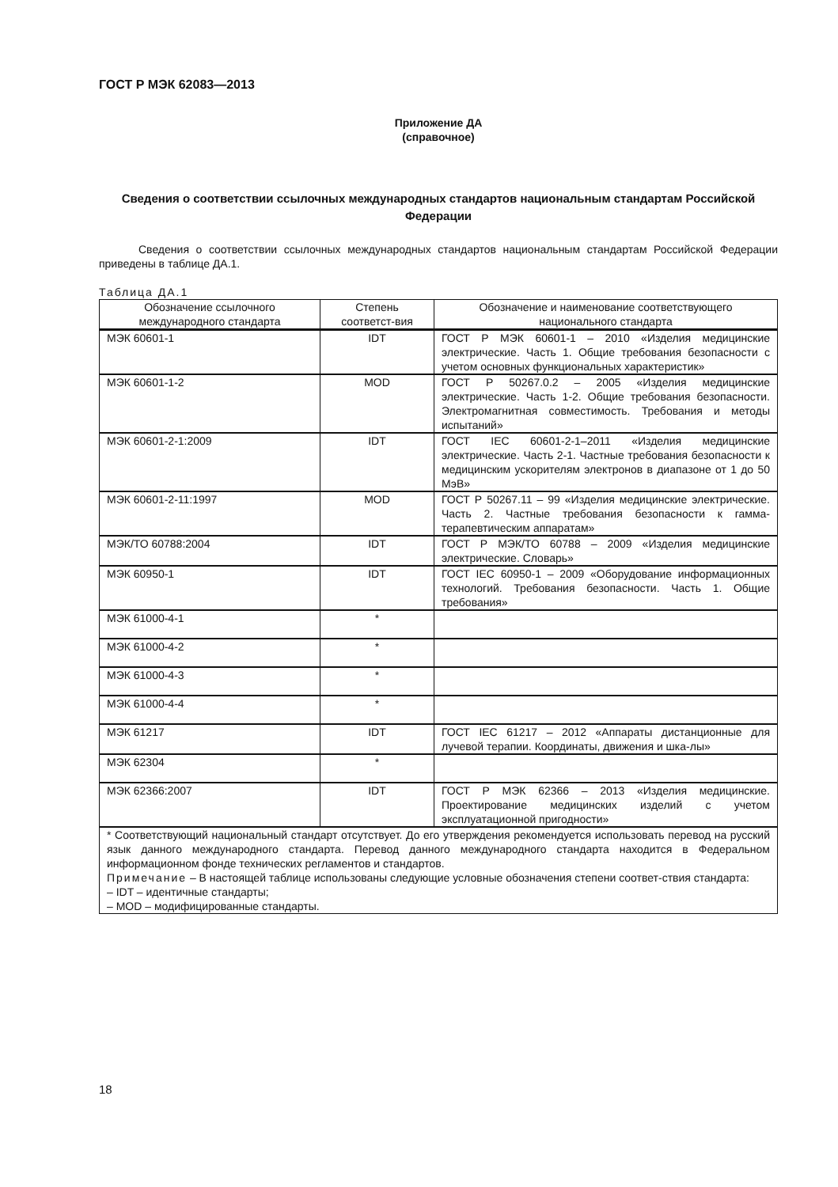ГОСТ Р МЭК 62083—2013
Приложение ДА
(справочное)
Сведения о соответствии ссылочных международных стандартов национальным стандартам Российской Федерации
Сведения о соответствии ссылочных международных стандартов национальным стандартам Российской Федерации приведены в таблице ДА.1.
Таблица ДА.1
| Обозначение ссылочного международного стандарта | Степень соответст-вия | Обозначение и наименование соответствующего национального стандарта |
| --- | --- | --- |
| МЭК 60601-1 | IDT | ГОСТ Р МЭК 60601-1 – 2010 «Изделия медицинские электрические. Часть 1. Общие требования безопасности с учетом основных функциональных характеристик» |
| МЭК 60601-1-2 | MOD | ГОСТ Р 50267.0.2 – 2005 «Изделия медицинские электрические. Часть 1-2. Общие требования безопасности. Электромагнитная совместимость. Требования и методы испытаний» |
| МЭК 60601-2-1:2009 | IDT | ГОСТ IEC 60601-2-1–2011 «Изделия медицинские электрические. Часть 2-1. Частные требования безопасности к медицинским ускорителям электронов в диапазоне от 1 до 50 МэВ» |
| МЭК 60601-2-11:1997 | MOD | ГОСТ Р 50267.11 – 99 «Изделия медицинские электрические. Часть 2. Частные требования безопасности к гамма-терапевтическим аппаратам» |
| МЭК/ТО 60788:2004 | IDT | ГОСТ Р МЭК/ТО 60788 – 2009 «Изделия медицинские электрические. Словарь» |
| МЭК 60950-1 | IDT | ГОСТ IEC 60950-1 – 2009 «Оборудование информационных технологий. Требования безопасности. Часть 1. Общие требования» |
| МЭК 61000-4-1 | * | |
| МЭК 61000-4-2 | * | |
| МЭК 61000-4-3 | * | |
| МЭК 61000-4-4 | * | |
| МЭК 61217 | IDT | ГОСТ IEC 61217 – 2012 «Аппараты дистанционные для лучевой терапии. Координаты, движения и шка-лы» |
| МЭК 62304 | * | |
| МЭК 62366:2007 | IDT | ГОСТ Р МЭК 62366 – 2013 «Изделия медицинские. Проектирование медицинских изделий с учетом эксплуатационной пригодности» |
| * Соответствующий национальный стандарт отсутствует. До его утверждения рекомендуется использовать перевод на русский язык данного международного стандарта. Перевод данного международного стандарта находится в Федеральном информационном фонде технических регламентов и стандартов. Примечание – В настоящей таблице использованы следующие условные обозначения степени соответ-ствия стандарта: – IDT – идентичные стандарты; – MOD – модифицированные стандарты. | | |
18